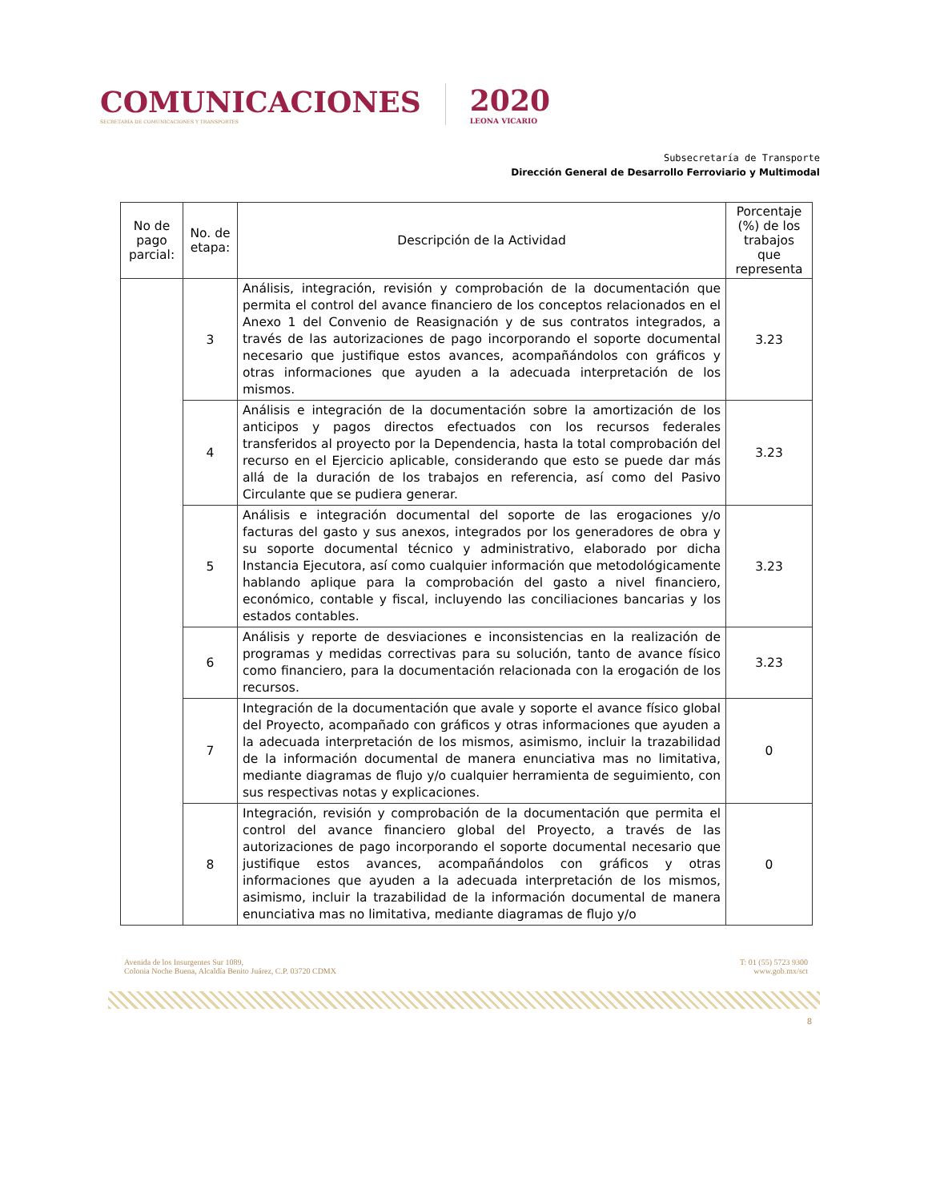COMUNICACIONES
SECRETARÍA DE COMUNICACIONES Y TRANSPORTES
2020
LEONA VICARIO
Subsecretaría de Transporte
Dirección General de Desarrollo Ferroviario y Multimodal
| No de pago parcial: | No. de etapa: | Descripción de la Actividad | Porcentaje (%) de los trabajos que representa |
| --- | --- | --- | --- |
| | 3 | Análisis, integración, revisión y comprobación de la documentación que permita el control del avance financiero de los conceptos relacionados en el Anexo 1 del Convenio de Reasignación y de sus contratos integrados, a través de las autorizaciones de pago incorporando el soporte documental necesario que justifique estos avances, acompañándolos con gráficos y otras informaciones que ayuden a la adecuada interpretación de los mismos. | 3.23 |
| | 4 | Análisis e integración de la documentación sobre la amortización de los anticipos y pagos directos efectuados con los recursos federales transferidos al proyecto por la Dependencia, hasta la total comprobación del recurso en el Ejercicio aplicable, considerando que esto se puede dar más allá de la duración de los trabajos en referencia, así como del Pasivo Circulante que se pudiera generar. | 3.23 |
| | 5 | Análisis e integración documental del soporte de las erogaciones y/o facturas del gasto y sus anexos, integrados por los generadores de obra y su soporte documental técnico y administrativo, elaborado por dicha Instancia Ejecutora, así como cualquier información que metodológicamente hablando aplique para la comprobación del gasto a nivel financiero, económico, contable y fiscal, incluyendo las conciliaciones bancarias y los estados contables. | 3.23 |
| | 6 | Análisis y reporte de desviaciones e inconsistencias en la realización de programas y medidas correctivas para su solución, tanto de avance físico como financiero, para la documentación relacionada con la erogación de los recursos. | 3.23 |
| | 7 | Integración de la documentación que avale y soporte el avance físico global del Proyecto, acompañado con gráficos y otras informaciones que ayuden a la adecuada interpretación de los mismos, asimismo, incluir la trazabilidad de la información documental de manera enunciativa mas no limitativa, mediante diagramas de flujo y/o cualquier herramienta de seguimiento, con sus respectivas notas y explicaciones. | 0 |
| | 8 | Integración, revisión y comprobación de la documentación que permita el control del avance financiero global del Proyecto, a través de las autorizaciones de pago incorporando el soporte documental necesario que justifique estos avances, acompañándolos con gráficos y otras informaciones que ayuden a la adecuada interpretación de los mismos, asimismo, incluir la trazabilidad de la información documental de manera enunciativa mas no limitativa, mediante diagramas de flujo y/o | 0 |
Avenida de los Insurgentes Sur 1089,
Colonia Noche Buena, Alcaldía Benito Juárez, C.P. 03720 CDMX
T: 01 (55) 5723 9300
www.gob.mx/sct
8